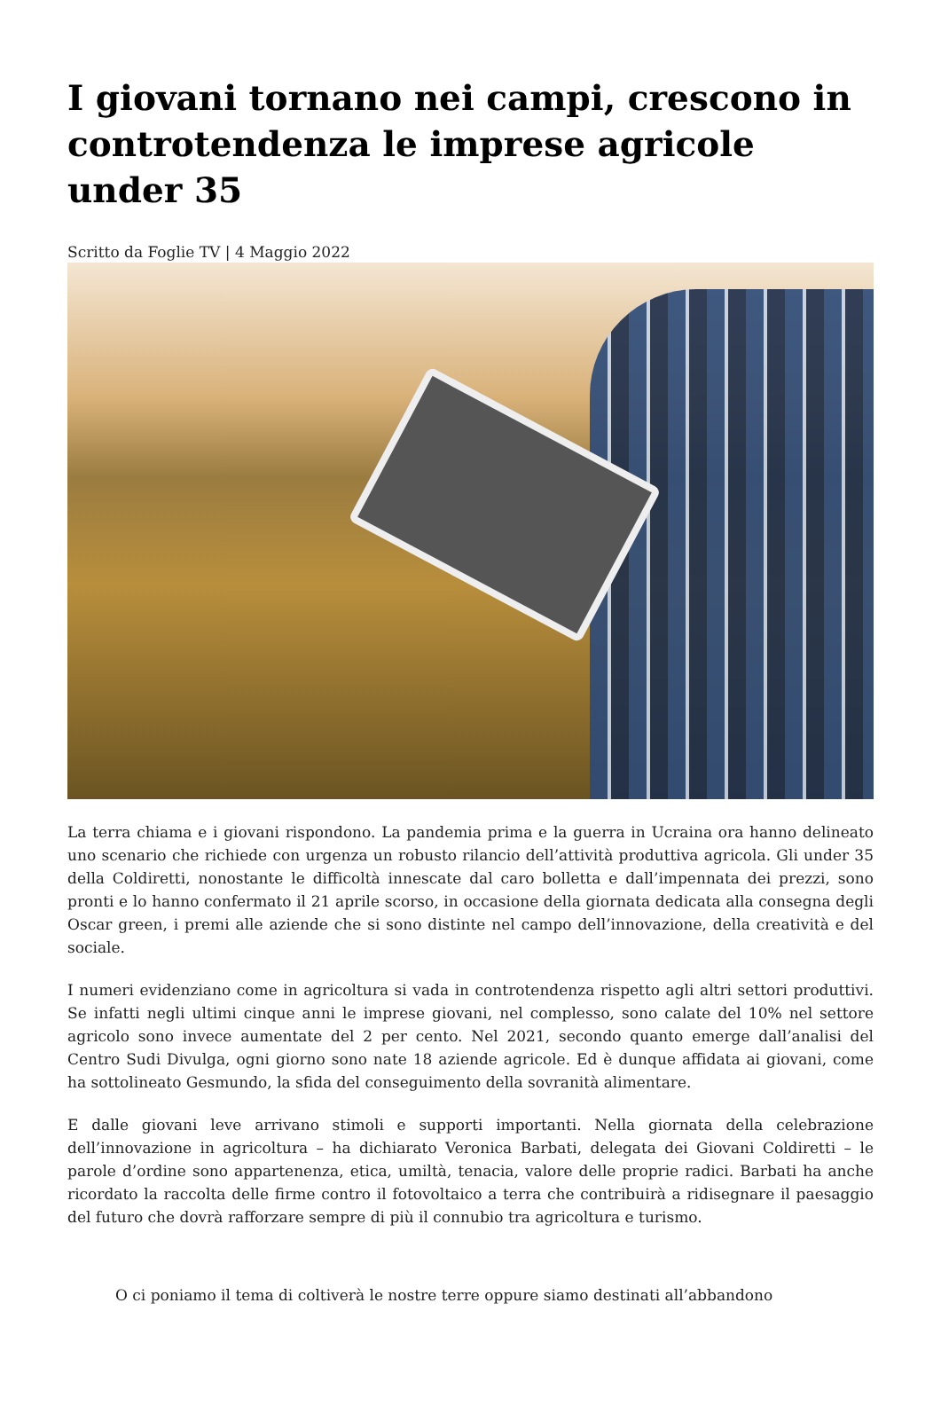I giovani tornano nei campi, crescono in controtendenza le imprese agricole under 35
Scritto da Foglie TV | 4 Maggio 2022
La terra chiama e i giovani rispondono. La pandemia prima e la guerra in Ucraina ora hanno delineato uno scenario che richiede con urgenza un robusto rilancio dell’attività produttiva agricola. Gli under 35 della Coldiretti, nonostante le difficoltà innescate dal caro bolletta e dall’impennata dei prezzi, sono pronti e lo hanno confermato il 21 aprile scorso, in occasione della giornata dedicata alla consegna degli Oscar green, i premi alle aziende che si sono distinte nel campo dell’innovazione, della creatività e del sociale.
I numeri evidenziano come in agricoltura si vada in controtendenza rispetto agli altri settori produttivi. Se infatti negli ultimi cinque anni le imprese giovani, nel complesso, sono calate del 10% nel settore agricolo sono invece aumentate del 2 per cento. Nel 2021, secondo quanto emerge dall’analisi del Centro Sudi Divulga, ogni giorno sono nate 18 aziende agricole. Ed è dunque affidata ai giovani, come ha sottolineato Gesmundo, la sfida del conseguimento della sovranità alimentare.
E dalle giovani leve arrivano stimoli e supporti importanti. Nella giornata della celebrazione dell’innovazione in agricoltura – ha dichiarato Veronica Barbati, delegata dei Giovani Coldiretti – le parole d’ordine sono appartenenza, etica, umiltà, tenacia, valore delle proprie radici. Barbati ha anche ricordato la raccolta delle firme contro il fotovoltaico a terra che contribuirà a ridisegnare il paesaggio del futuro che dovrà rafforzare sempre di più il connubio tra agricoltura e turismo.
O ci poniamo il tema di coltiverà le nostre terre oppure siamo destinati all’abbandono